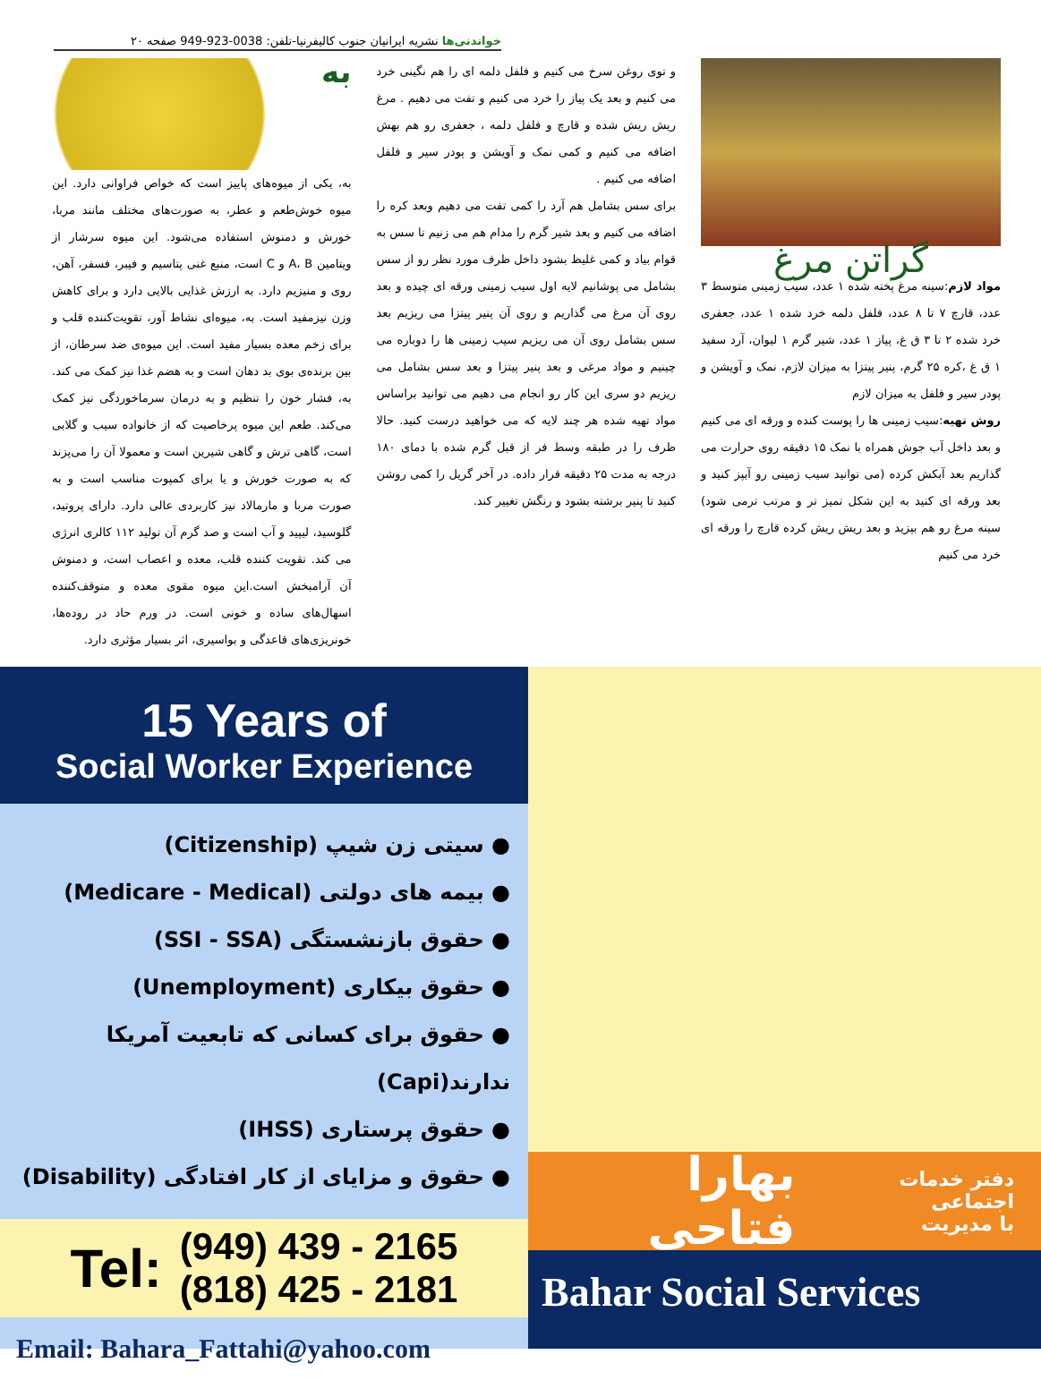خواندنی‌ها نشریه ایرانیان جنوب کالیفرنیا-تلفن: 0038-923-949 صفحه ۲۰
گراتن مرغ
مواد لازم:سینه مرغ پخته شده ۱ عدد، سیب زمینی متوسط ۳ عدد، قارچ ۷ تا ۸ عدد، فلفل دلمه خرد شده ۱ عدد، جعفری خرد شده ۲ تا ۳ ق غ، پیاز ۱ عدد، شیر گرم ۱ لیوان، آرد سفید ۱ ق غ ،کره ۲۵ گرم، پنیر پیتزا به میزان لازم، نمک و آویشن و پودر سیر و فلفل به میزان لازم
روش تهیه:سیب زمینی ها را پوست کنده و ورقه ای می کنیم و بعد داخل آب جوش همراه با نمک ۱۵ دقیقه روی حرارت می گذاریم بعد آبکش کرده (می توانید سیب زمینی رو آبپز کنید و بعد ورقه ای کنید به این شکل تمیز تر و مرتب ترمی شود) سینه مرغ رو هم بپزید و بعد ریش ریش کرده قارچ را ورقه ای خرد می کنیم
و توی روغن سرخ می کنیم و فلفل دلمه ای را هم نگینی خرد می کنیم و بعد یک پیاز را خرد می کنیم و تفت می دهیم . مرغ ریش ریش شده و قارچ و فلفل دلمه ، جعفری رو هم بهش اضافه می کنیم و کمی نمک و آویشن و پودر سیر و فلفل اضافه می کنیم .
برای سس بشامل هم آرد را کمی تفت می دهیم وبعد کره را اضافه می کنیم و بعد شیر گرم را مدام هم می زنیم تا سس به قوام بیاد و کمی غلیظ بشود داخل ظرف مورد نظر رو از سس بشامل می پوشانیم لایه اول سیب زمینی ورقه ای چیده و بعد روی آن مرغ می گذاریم و روی آن پنیر پیتزا می ریزیم بعد سس بشامل روی آن می ریزیم سیب زمینی ها را دوباره می چینیم و مواد مرغی و بعد پنیر پیتزا و بعد سس بشامل می ریزیم دو سری این کار رو انجام می دهیم می توانید براساس مواد تهیه شده هر چند لایه که می خواهید درست کنید. حالا ظرف را در طبقه وسط فر از قبل گرم شده با دمای ۱۸۰ درجه به مدت ۲۵ دقیقه قرار داده. در آخر گریل را کمی روشن کنید تا پنیر برشته بشود و رنگش تغییر کند.
به
به، یکی از میوه‌های پاییز است که خواص فراوانی دارد. این میوه خوش‌طعم و عطر، به صورت‌های مختلف مانند مربا، خورش و دمنوش استفاده می‌شود. این میوه سرشار از ویتامین A، B و C است، منبع غنی پتاسیم و فیبر، فسفر، آهن، روی و منیزیم دارد. به ارزش غذایی بالایی دارد و برای کاهش وزن نیزمفید است. به، میوه‌ای نشاط آور، تقویت‌کننده قلب و برای زخم معده بسیار مفید است. این میوه‌ی ضد سرطان، از بین برنده‌ی بوی بد دهان است و به هضم غذا نیز کمک می کند. به، فشار خون را تنظیم و به درمان سرماخوردگی نیز کمک می‌کند. طعم این میوه پرخاصیت که از خانواده سیب و گلابی است، گاهی ترش و گاهی شیرین است و معمولا آن را می‌پزند که به صورت خورش و یا برای کمپوت مناسب است و به صورت مربا و مارمالاد نیز کاربردی عالی دارد. دارای پروتید، گلوسید، لیپید و آب است و صد گرم آن تولید ۱۱۲ کالری انرژی می کند. تقویت کننده قلب، معده و اعصاب است، و دمنوش آن آرامبخش است.این میوه مقوی معده و متوقف‌کننده اسهال‌های ساده و خونی است. در ورم حاد در روده‌ها، خونریزی‌های قاعدگی و بواسیری، اثر بسیار مؤثری دارد.
15 Years of
Social Worker Experience
● سیتی زن شیپ (Citizenship)
● بیمه های دولتی (Medicare - Medical)
● حقوق بازنشستگی (SSI - SSA)
● حقوق بیکاری (Unemployment)
● حقوق برای کسانی که تابعیت آمریکا ندارند(Capi)
● حقوق پرستاری (IHSS)
● حقوق و مزایای از کار افتادگی (Disability)
Tel: (949) 439 - 2165
(818) 425 - 2181
Email: Bahara_Fattahi@yahoo.com
دفتر خدمات اجتماعی
با مدیریت بهارا فتاحی
Bahar Social Services